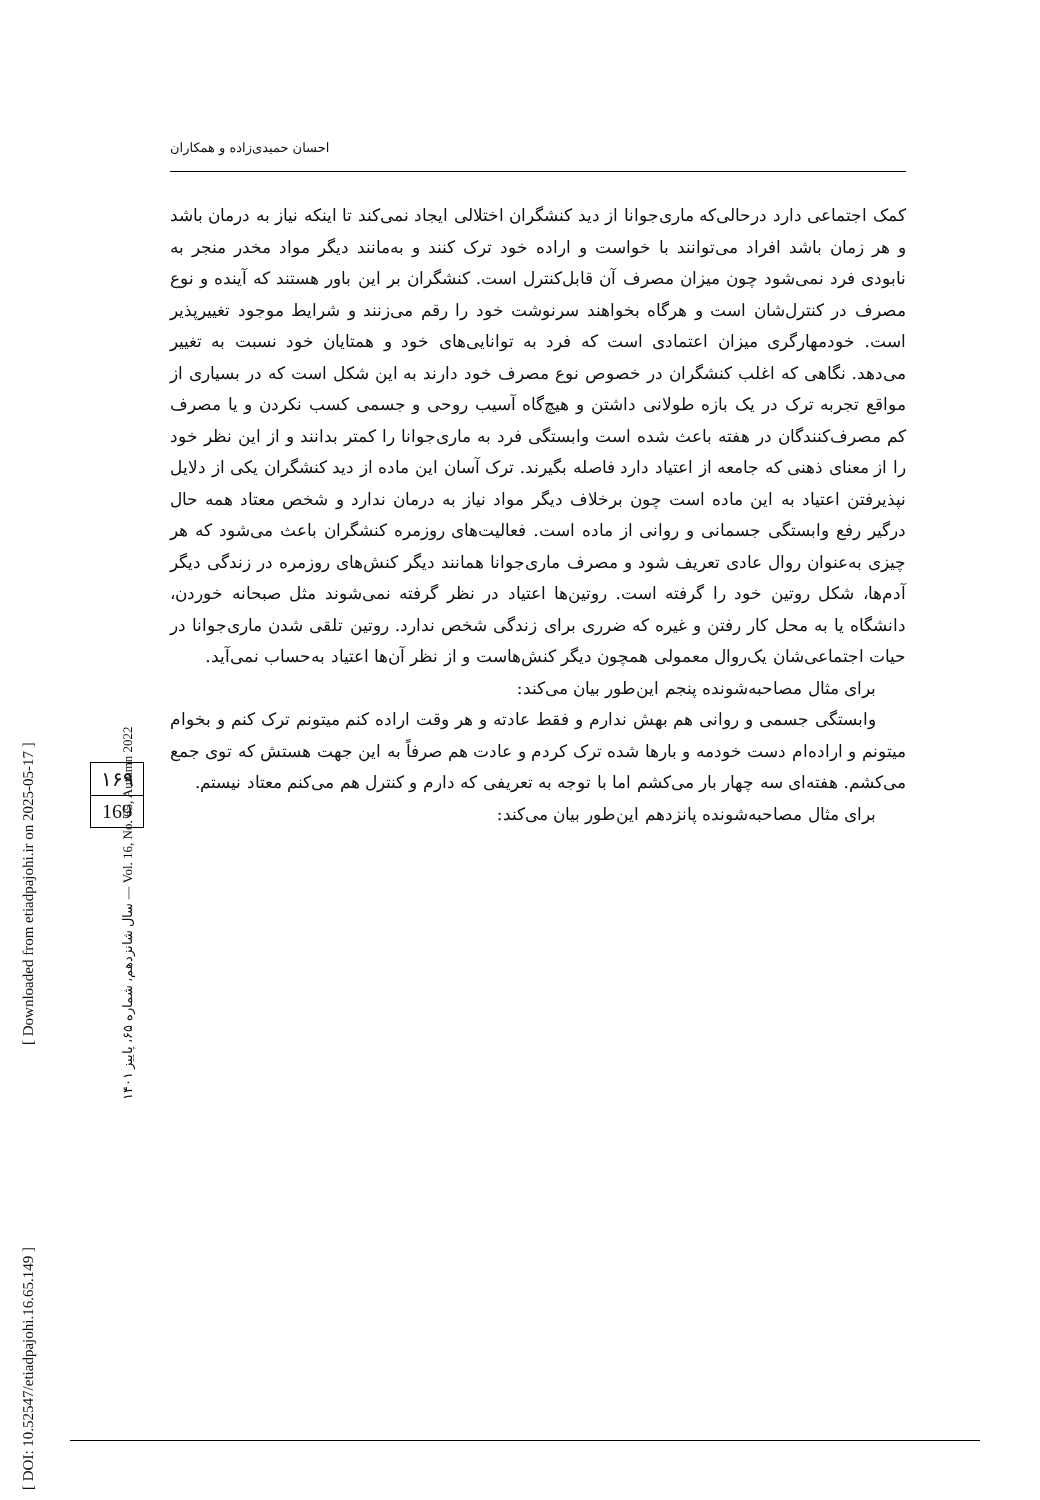احسان حمیدی‌زاده و همکاران
کمک اجتماعی دارد درحالی‌که ماری‌جوانا از دید کنشگران اختلالی ایجاد نمی‌کند تا اینکه نیاز به درمان باشد و هر زمان باشد افراد می‌توانند با خواست و اراده خود ترک کنند و به‌مانند دیگر مواد مخدر منجر به نابودی فرد نمی‌شود چون میزان مصرف آن قابل‌کنترل است. کنشگران بر این باور هستند که آینده و نوع مصرف در کنترل‌شان است و هرگاه بخواهند سرنوشت خود را رقم می‌زنند و شرایط موجود تغییرپذیر است. خودمهارگری میزان اعتمادی است که فرد به توانایی‌های خود و همتایان خود نسبت به تغییر می‌دهد. نگاهی که اغلب کنشگران در خصوص نوع مصرف خود دارند به این شکل است که در بسیاری از مواقع تجربه ترک در یک بازه طولانی داشتن و هیچ‌گاه آسیب روحی و جسمی کسب نکردن و یا مصرف کم مصرف‌کنندگان در هفته باعث شده است وابستگی فرد به ماری‌جوانا را کمتر بدانند و از این نظر خود را از معنای ذهنی که جامعه از اعتیاد دارد فاصله بگیرند. ترک آسان این ماده از دید کنشگران یکی از دلایل نپذیرفتن اعتیاد به این ماده است چون برخلاف دیگر مواد نیاز به درمان ندارد و شخص معتاد همه حال درگیر رفع وابستگی جسمانی و روانی از ماده است. فعالیت‌های روزمره کنشگران باعث می‌شود که هر چیزی به‌عنوان روال عادی تعریف شود و مصرف ماری‌جوانا همانند دیگر کنش‌های روزمره در زندگی دیگر آدم‌ها، شکل روتین خود را گرفته است. روتین‌ها اعتیاد در نظر گرفته نمی‌شوند مثل صبحانه خوردن، دانشگاه یا به محل کار رفتن و غیره که ضرری برای زندگی شخص ندارد. روتین تلقی شدن ماری‌جوانا در حیات اجتماعی‌شان یک‌روال معمولی همچون دیگر کنش‌هاست و از نظر آن‌ها اعتیاد به‌حساب نمی‌آید.
برای مثال مصاحبه‌شونده پنجم این‌طور بیان می‌کند:
وابستگی جسمی و روانی هم بهش ندارم و فقط عادته و هر وقت اراده کنم میتونم ترک کنم و بخوام میتونم و اراده‌ام دست خودمه و بارها شده ترک کردم و عادت هم صرفاً به این جهت هستش که توی جمع می‌کشم. هفته‌ای سه چهار بار می‌کشم اما با توجه به تعریفی که دارم و کنترل هم می‌کنم معتاد نیستم.
برای مثال مصاحبه‌شونده پانزدهم این‌طور بیان می‌کند:
۱۶۹
169
سال شانزدهم، شماره ۶۵، پاییز ۱۴۰۱ — Vol. 16, No. 65, Autumn 2022
[ Downloaded from etiadpajohi.ir on 2025-05-17 ]
[ DOI: 10.52547/etiadpajohi.16.65.149 ]